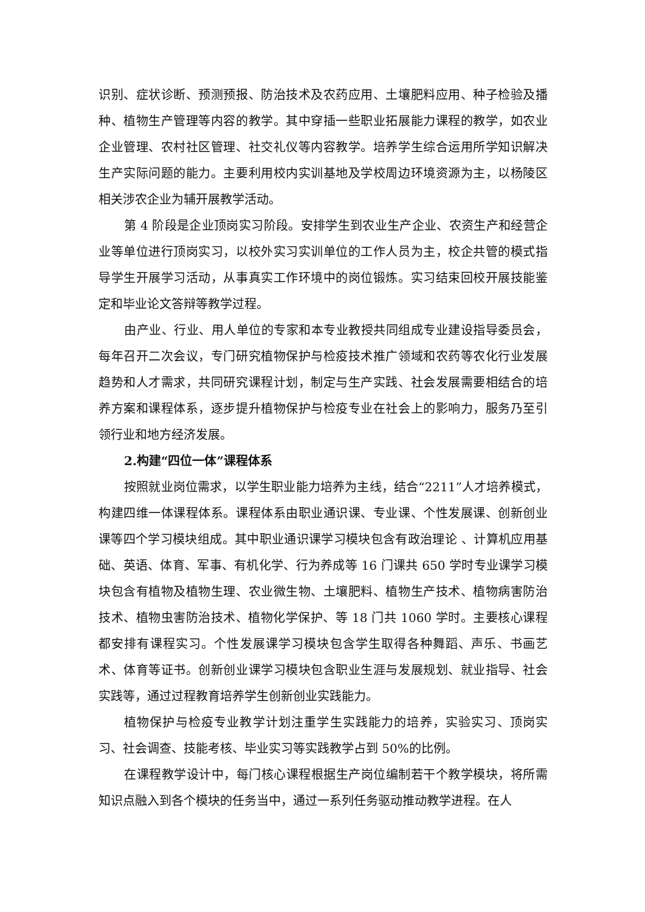识别、症状诊断、预测预报、防治技术及农药应用、土壤肥料应用、种子检验及播种、植物生产管理等内容的教学。其中穿插一些职业拓展能力课程的教学，如农业企业管理、农村社区管理、社交礼仪等内容教学。培养学生综合运用所学知识解决生产实际问题的能力。主要利用校内实训基地及学校周边环境资源为主，以杨陵区相关涉农企业为辅开展教学活动。
第 4 阶段是企业顶岗实习阶段。安排学生到农业生产企业、农资生产和经营企业等单位进行顶岗实习，以校外实习实训单位的工作人员为主，校企共管的模式指导学生开展学习活动，从事真实工作环境中的岗位锻炼。实习结束回校开展技能鉴定和毕业论文答辩等教学过程。
由产业、行业、用人单位的专家和本专业教授共同组成专业建设指导委员会，每年召开二次会议，专门研究植物保护与检疫技术推广领域和农药等农化行业发展趋势和人才需求，共同研究课程计划，制定与生产实践、社会发展需要相结合的培养方案和课程体系，逐步提升植物保护与检疫专业在社会上的影响力，服务乃至引领行业和地方经济发展。
2.构建“四位一体”课程体系
按照就业岗位需求，以学生职业能力培养为主线，结合“2211”人才培养模式，构建四维一体课程体系。课程体系由职业通识课、专业课、个性发展课、创新创业课等四个学习模块组成。其中职业通识课学习模块包含有政治理论 、计算机应用基础、英语、体育、军事、有机化学、行为养成等 16 门课共 650 学时专业课学习模块包含有植物及植物生理、农业微生物、土壤肥料、植物生产技术、植物病害防治技术、植物虫害防治技术、植物化学保护、等 18 门共 1060 学时。主要核心课程都安排有课程实习。个性发展课学习模块包含学生取得各种舞蹈、声乐、书画艺术、体育等证书。创新创业课学习模块包含职业生涯与发展规划、就业指导、社会实践等，通过过程教育培养学生创新创业实践能力。
植物保护与检疫专业教学计划注重学生实践能力的培养，实验实习、顶岗实习、社会调查、技能考核、毕业实习等实践教学占到 50%的比例。
在课程教学设计中，每门核心课程根据生产岗位编制若干个教学模块，将所需知识点融入到各个模块的任务当中，通过一系列任务驱动推动教学进程。在人